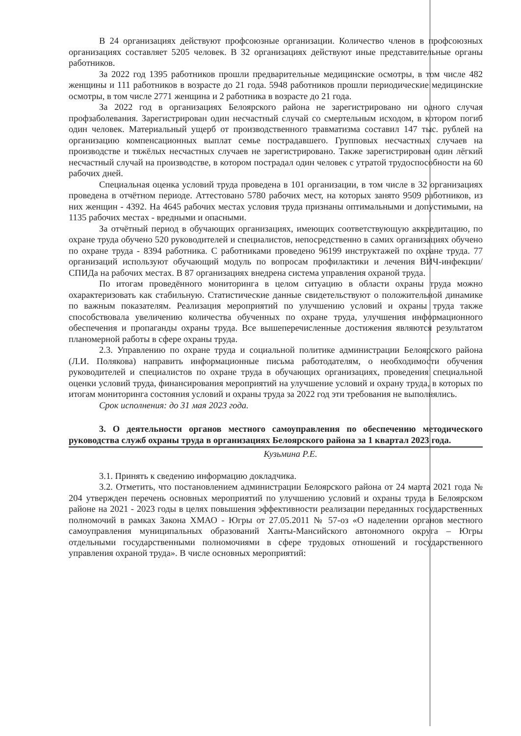В 24 организациях действуют профсоюзные организации. Количество членов в профсоюзных организациях составляет 5205 человек. В 32 организациях действуют иные представительные органы работников.
За 2022 год 1395 работников прошли предварительные медицинские осмотры, в том числе 482 женщины и 111 работников в возрасте до 21 года. 5948 работников прошли периодические медицинские осмотры, в том числе 2771 женщина и 2 работника в возрасте до 21 года.
За 2022 год в организациях Белоярского района не зарегистрировано ни одного случая профзаболевания. Зарегистрирован один несчастный случай со смертельным исходом, в котором погиб один человек. Материальный ущерб от производственного травматизма составил 147 тыс. рублей на организацию компенсационных выплат семье пострадавшего. Групповых несчастных случаев на производстве и тяжёлых несчастных случаев не зарегистрировано. Также зарегистрирован один лёгкий несчастный случай на производстве, в котором пострадал один человек с утратой трудоспособности на 60 рабочих дней.
Специальная оценка условий труда проведена в 101 организации, в том числе в 32 организациях проведена в отчётном периоде. Аттестовано 5780 рабочих мест, на которых занято 9509 работников, из них женщин - 4392. На 4645 рабочих местах условия труда признаны оптимальными и допустимыми, на 1135 рабочих местах - вредными и опасными.
За отчётный период в обучающих организациях, имеющих соответствующую аккредитацию, по охране труда обучено 520 руководителей и специалистов, непосредственно в самих организациях обучено по охране труда - 8394 работника. С работниками проведено 96199 инструктажей по охране труда. 77 организаций используют обучающий модуль по вопросам профилактики и лечения ВИЧ-инфекции/СПИДа на рабочих местах. В 87 организациях внедрена система управления охраной труда.
По итогам проведённого мониторинга в целом ситуацию в области охраны труда можно охарактеризовать как стабильную. Статистические данные свидетельствуют о положительной динамике по важным показателям. Реализация мероприятий по улучшению условий и охраны труда также способствовала увеличению количества обученных по охране труда, улучшения информационного обеспечения и пропаганды охраны труда. Все вышеперечисленные достижения являются результатом планомерной работы в сфере охраны труда.
2.3. Управлению по охране труда и социальной политике администрации Белоярского района (Л.И. Полякова) направить информационные письма работодателям, о необходимости обучения руководителей и специалистов по охране труда в обучающих организациях, проведения специальной оценки условий труда, финансирования мероприятий на улучшение условий и охрану труда, в которых по итогам мониторинга состояния условий и охраны труда за 2022 год эти требования не выполнялись.
Срок исполнения: до 31 мая 2023 года.
3. О деятельности органов местного самоуправления по обеспечению методического руководства служб охраны труда в организациях Белоярского района за 1 квартал 2023 года.
Кузьмина Р.Е.
3.1. Принять к сведению информацию докладчика.
3.2. Отметить, что постановлением администрации Белоярского района от 24 марта 2021 года № 204 утвержден перечень основных мероприятий по улучшению условий и охраны труда в Белоярском районе на 2021 - 2023 годы в целях повышения эффективности реализации переданных государственных полномочий в рамках Закона ХМАО - Югры от 27.05.2011 № 57-оз «О наделении органов местного самоуправления муниципальных образований Ханты-Мансийского автономного округа – Югры отдельными государственными полномочиями в сфере трудовых отношений и государственного управления охраной труда». В числе основных мероприятий: